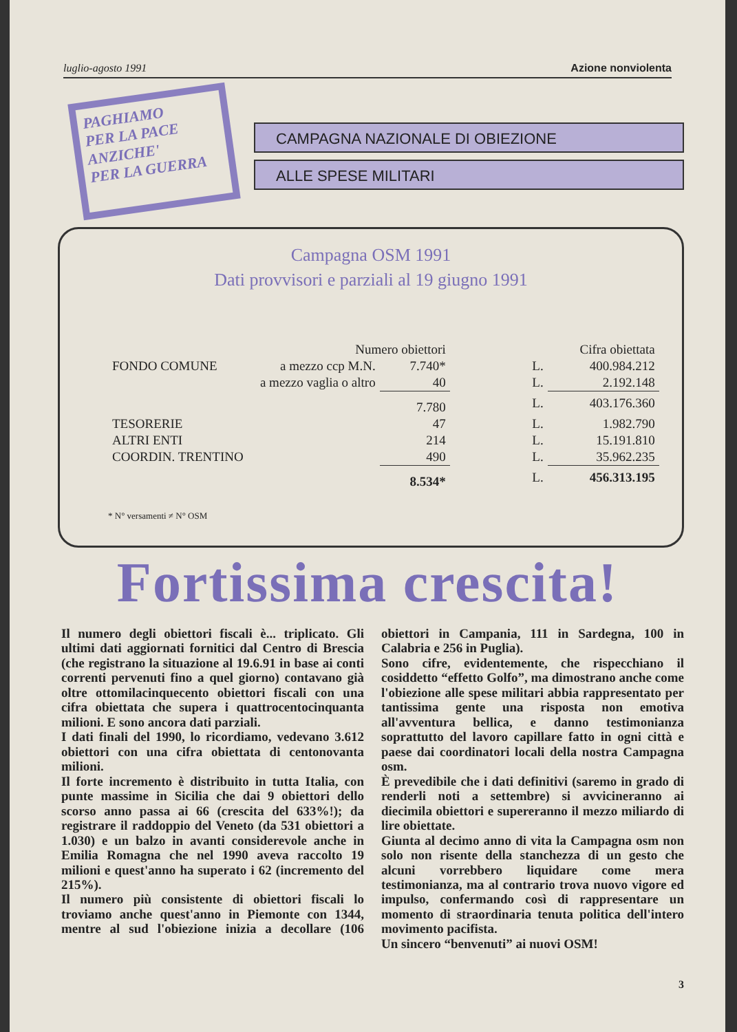luglio-agosto 1991 Azione nonviolenta
PAGHIAMO
PER LA PACE
ANZICHE'
PER LA GUERRA
CAMPAGNA NAZIONALE DI OBIEZIONE
ALLE SPESE MILITARI
Campagna OSM 1991
Dati provvisori e parziali al 19 giugno 1991
| | Numero obiettori | | | Cifra obiettata |
| --- | --- | --- | --- | --- |
| FONDO COMUNE | a mezzo ccp M.N. | 7.740* | L. | 400.984.212 |
| | a mezzo vaglia o altro | 40 | L. | 2.192.148 |
| | | 7.780 | L. | 403.176.360 |
| TESORERIE | | 47 | L. | 1.982.790 |
| ALTRI ENTI | | 214 | L. | 15.191.810 |
| COORDIN. TRENTINO | | 490 | L. | 35.962.235 |
| | | 8.534* | L. | 456.313.195 |
* N° versamenti ≠ N° OSM
Fortissima crescita!
Il numero degli obiettori fiscali è... triplicato. Gli ultimi dati aggiornati fornitici dal Centro di Brescia (che registrano la situazione al 19.6.91 in base ai conti correnti pervenuti fino a quel giorno) contavano già oltre ottomilacinquecento obiettori fiscali con una cifra obiettata che supera i quattrocentocinquanta milioni. E sono ancora dati parziali.
I dati finali del 1990, lo ricordiamo, vedevano 3.612 obiettori con una cifra obiettata di centonovanta milioni.
Il forte incremento è distribuito in tutta Italia, con punte massime in Sicilia che dai 9 obiettori dello scorso anno passa ai 66 (crescita del 633%!); da registrare il raddoppio del Veneto (da 531 obiettori a 1.030) e un balzo in avanti considerevole anche in Emilia Romagna che nel 1990 aveva raccolto 19 milioni e quest'anno ha superato i 62 (incremento del 215%).
Il numero più consistente di obiettori fiscali lo troviamo anche quest'anno in Piemonte con 1344, mentre al sud l'obiezione inizia a decollare (106 obiettori in Campania, 111 in Sardegna, 100 in Calabria e 256 in Puglia).
Sono cifre, evidentemente, che rispecchiano il cosiddetto “effetto Golfo”, ma dimostrano anche come l'obiezione alle spese militari abbia rappresentato per tantissima gente una risposta non emotiva all'avventura bellica, e danno testimonianza soprattutto del lavoro capillare fatto in ogni città e paese dai coordinatori locali della nostra Campagna osm.
È prevedibile che i dati definitivi (saremo in grado di renderli noti a settembre) si avvicineranno ai diecimila obiettori e supereranno il mezzo miliardo di lire obiettate.
Giunta al decimo anno di vita la Campagna osm non solo non risente della stanchezza di un gesto che alcuni vorrebbero liquidare come mera testimonianza, ma al contrario trova nuovo vigore ed impulso, confermando così di rappresentare un momento di straordinaria tenuta politica dell'intero movimento pacifista.
Un sincero “benvenuti” ai nuovi OSM!
3